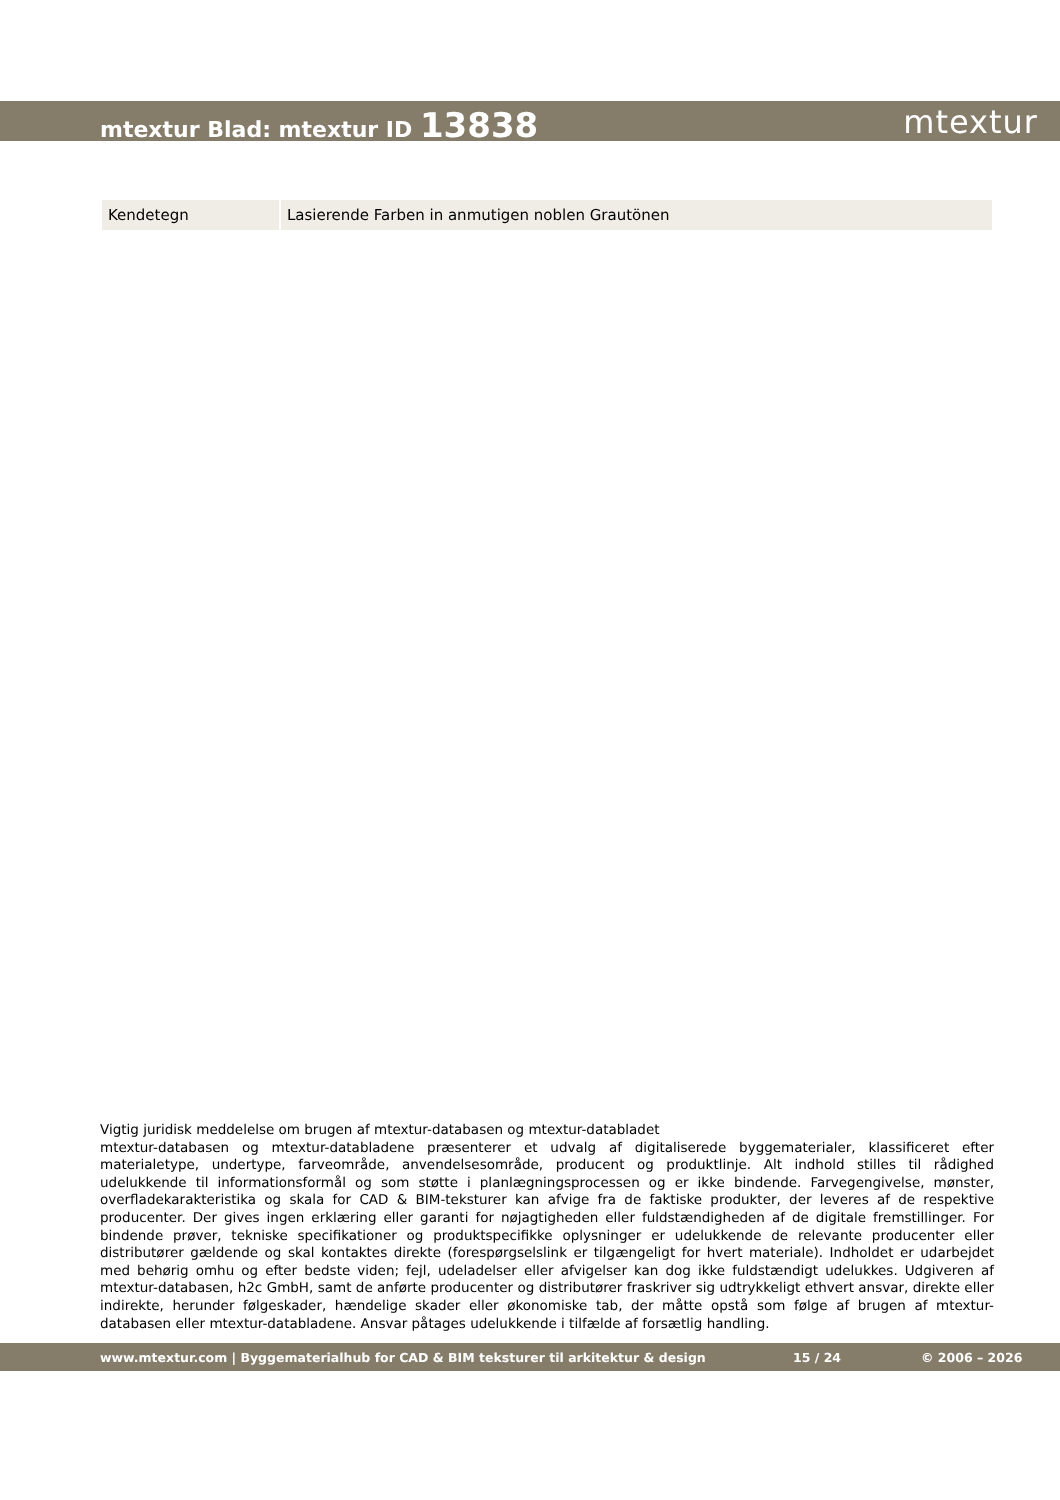mtextur Blad: mtextur ID 13838 mtextur
| Kendetegn | Lasierende Farben in anmutigen noblen Grautönen |
Vigtig juridisk meddelelse om brugen af mtextur-databasen og mtextur-databladet
mtextur-databasen og mtextur-databladene præsenterer et udvalg af digitaliserede byggematerialer, klassificeret efter materialetype, undertype, farveområde, anvendelsesområde, producent og produktlinje. Alt indhold stilles til rådighed udelukkende til informationsformål og som støtte i planlægningsprocessen og er ikke bindende. Farvegengivelse, mønster, overfladekarakteristika og skala for CAD & BIM-teksturer kan afvige fra de faktiske produkter, der leveres af de respektive producenter. Der gives ingen erklæring eller garanti for nøjagtigheden eller fuldstændigheden af de digitale fremstillinger. For bindende prøver, tekniske specifikationer og produktspecifikke oplysninger er udelukkende de relevante producenter eller distributører gældende og skal kontaktes direkte (forespørgselslink er tilgængeligt for hvert materiale). Indholdet er udarbejdet med behørig omhu og efter bedste viden; fejl, udeladelser eller afvigelser kan dog ikke fuldstændigt udelukkes. Udgiveren af mtextur-databasen, h2c GmbH, samt de anførte producenter og distributører fraskriver sig udtrykkeligt ethvert ansvar, direkte eller indirekte, herunder følgeskader, hændelige skader eller økonomiske tab, der måtte opstå som følge af brugen af mtextur-databasen eller mtextur-databladene. Ansvar påtages udelukkende i tilfælde af forsætlig handling.
www.mtextur.com | Byggematerialhub for CAD & BIM teksturer til arkitektur & design 15 / 24 © 2006 – 2026